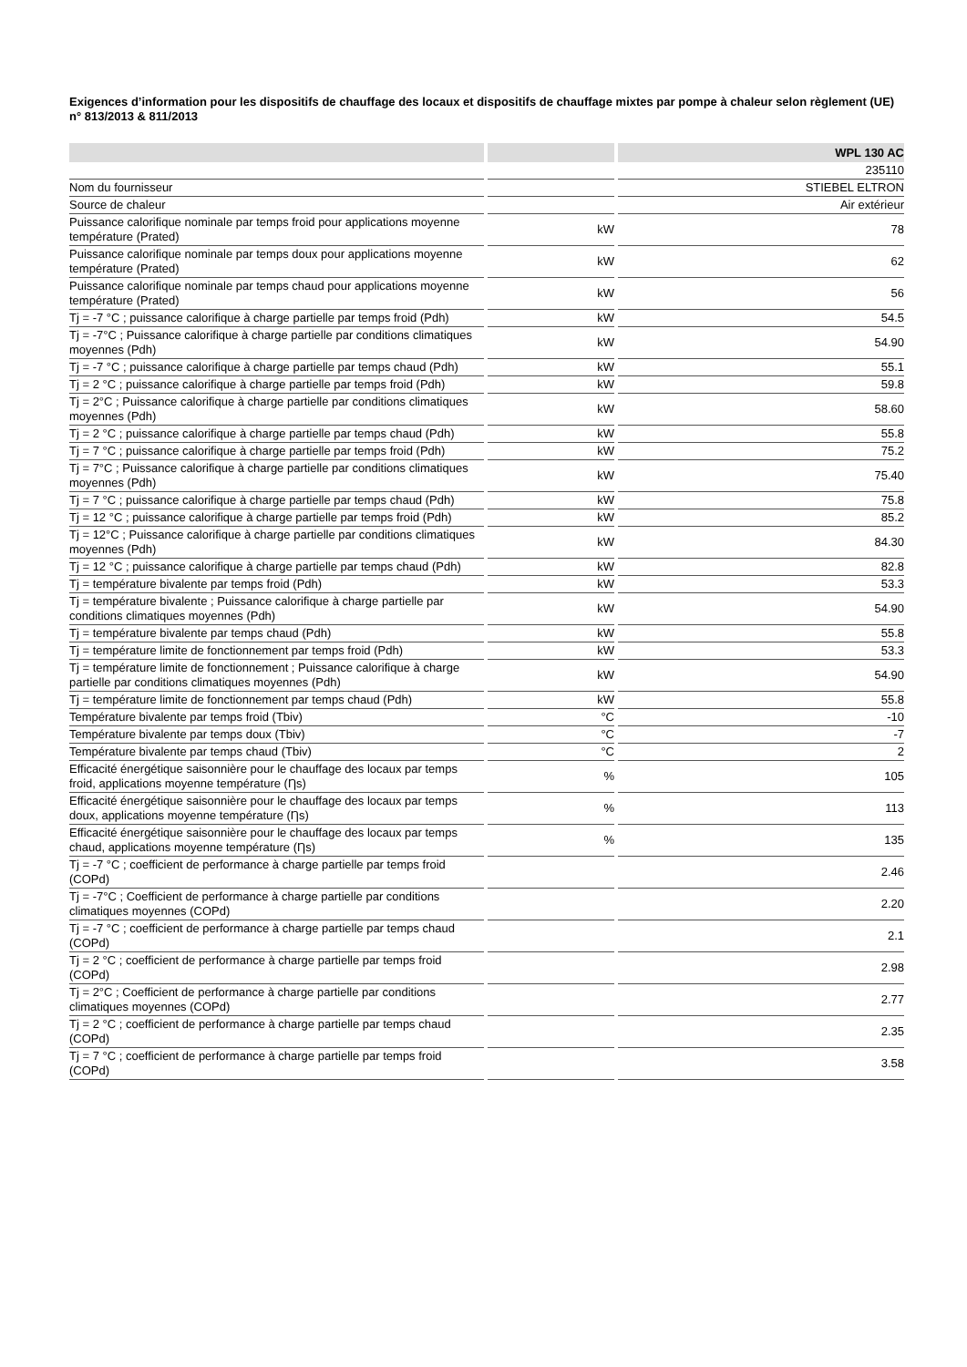Exigences d’information pour les dispositifs de chauffage des locaux et dispositifs de chauffage mixtes par pompe à chaleur selon règlement (UE) n° 813/2013 & 811/2013
| | | | | WPL 130 AC |
| | | | | 235110 |
| Nom du fournisseur | | | | STIEBEL ELTRON |
| Source de chaleur | | | | Air extérieur |
| Puissance calorifique nominale par temps froid pour applications moyenne température (Prated) | | kW | | 78 |
| Puissance calorifique nominale par temps doux pour applications moyenne température (Prated) | | kW | | 62 |
| Puissance calorifique nominale par temps chaud pour applications moyenne température (Prated) | | kW | | 56 |
| Tj = -7 °C ; puissance calorifique à charge partielle par temps froid (Pdh) | | kW | | 54.5 |
| Tj = -7°C ; Puissance calorifique à charge partielle par conditions climatiques moyennes (Pdh) | | kW | | 54.90 |
| Tj = -7 °C ; puissance calorifique à charge partielle par temps chaud (Pdh) | | kW | | 55.1 |
| Tj = 2 °C ; puissance calorifique à charge partielle par temps froid (Pdh) | | kW | | 59.8 |
| Tj = 2°C ; Puissance calorifique à charge partielle par conditions climatiques moyennes (Pdh) | | kW | | 58.60 |
| Tj = 2 °C ; puissance calorifique à charge partielle par temps chaud (Pdh) | | kW | | 55.8 |
| Tj = 7 °C ; puissance calorifique à charge partielle par temps froid (Pdh) | | kW | | 75.2 |
| Tj = 7°C ; Puissance calorifique à charge partielle par conditions climatiques moyennes (Pdh) | | kW | | 75.40 |
| Tj = 7 °C ; puissance calorifique à charge partielle par temps chaud (Pdh) | | kW | | 75.8 |
| Tj = 12 °C ; puissance calorifique à charge partielle par temps froid (Pdh) | | kW | | 85.2 |
| Tj = 12°C ; Puissance calorifique à charge partielle par conditions climatiques moyennes (Pdh) | | kW | | 84.30 |
| Tj = 12 °C ; puissance calorifique à charge partielle par temps chaud (Pdh) | | kW | | 82.8 |
| Tj = température bivalente par temps froid (Pdh) | | kW | | 53.3 |
| Tj = température bivalente ; Puissance calorifique à charge partielle par conditions climatiques moyennes (Pdh) | | kW | | 54.90 |
| Tj = température bivalente par temps chaud (Pdh) | | kW | | 55.8 |
| Tj = température limite de fonctionnement par temps froid (Pdh) | | kW | | 53.3 |
| Tj = température limite de fonctionnement ; Puissance calorifique à charge partielle par conditions climatiques moyennes (Pdh) | | kW | | 54.90 |
| Tj = température limite de fonctionnement par temps chaud (Pdh) | | kW | | 55.8 |
| Température bivalente par temps froid (Tbiv) | | °C | | -10 |
| Température bivalente par temps doux (Tbiv) | | °C | | -7 |
| Température bivalente par temps chaud (Tbiv) | | °C | | 2 |
| Efficacité énergétique saisonnière pour le chauffage des locaux par temps froid, applications moyenne température (Ƞs) | | % | | 105 |
| Efficacité énergétique saisonnière pour le chauffage des locaux par temps doux, applications moyenne température (Ƞs) | | % | | 113 |
| Efficacité énergétique saisonnière pour le chauffage des locaux par temps chaud, applications moyenne température (Ƞs) | | % | | 135 |
| Tj = -7 °C ; coefficient de performance à charge partielle par temps froid (COPd) | | | | 2.46 |
| Tj = -7°C ; Coefficient de performance à charge partielle par conditions climatiques moyennes (COPd) | | | | 2.20 |
| Tj = -7 °C ; coefficient de performance à charge partielle par temps chaud (COPd) | | | | 2.1 |
| Tj = 2 °C ; coefficient de performance à charge partielle par temps froid (COPd) | | | | 2.98 |
| Tj = 2°C ; Coefficient de performance à charge partielle par conditions climatiques moyennes (COPd) | | | | 2.77 |
| Tj = 2 °C ; coefficient de performance à charge partielle par temps chaud (COPd) | | | | 2.35 |
| Tj = 7 °C ; coefficient de performance à charge partielle par temps froid (COPd) | | | | 3.58 |